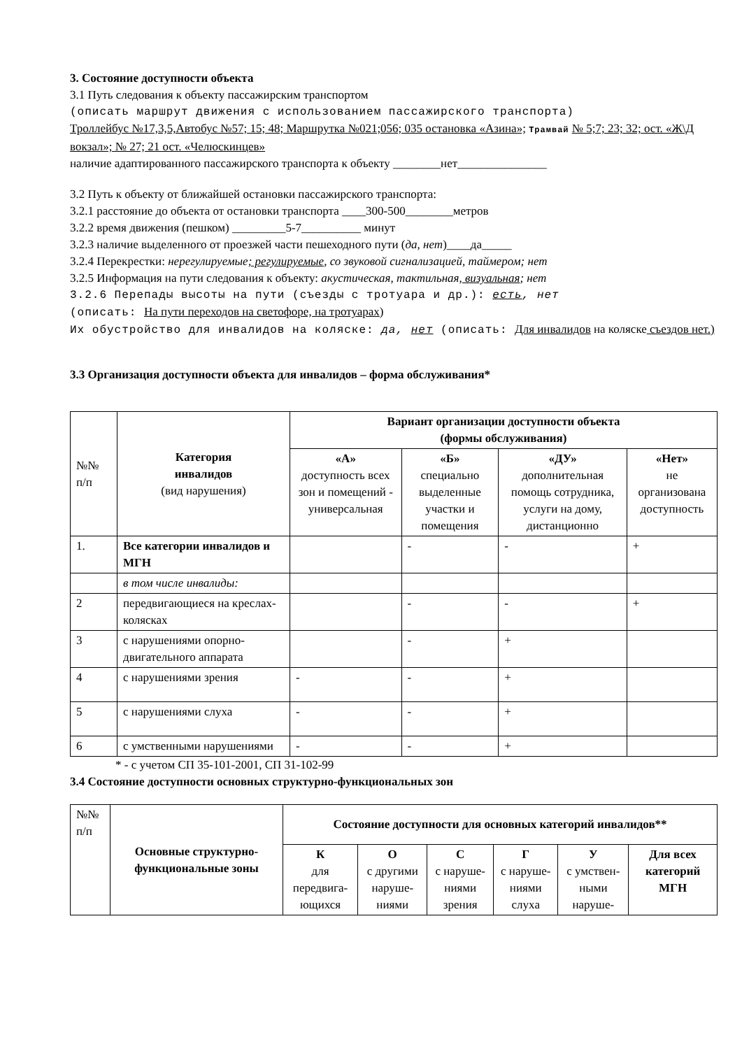3. Состояние доступности объекта
3.1 Путь следования к объекту пассажирским транспортом
(описать маршрут движения с использованием пассажирского транспорта)
Троллейбус №17,3,5,Автобус №57; 15; 48; Маршрутка №021;056; 035 остановка «Азина»; Трамвай № 5;7; 23; 32; ост. «Ж\Д вокзал»; № 27; 21 ост. «Челюскинцев»
наличие адаптированного пассажирского транспорта к объекту ________нет_______________
3.2 Путь к объекту от ближайшей остановки пассажирского транспорта:
3.2.1 расстояние до объекта от остановки транспорта ____300-500________метров
3.2.2 время движения (пешком) _________5-7__________ минут
3.2.3 наличие выделенного от проезжей части пешеходного пути (да, нет)____да_____
3.2.4 Перекрестки: нерегулируемые; регулируемые, со звуковой сигнализацией, таймером; нет
3.2.5 Информация на пути следования к объекту: акустическая, тактильная, визуальная; нет
3.2.6 Перепады высоты на пути (съезды с тротуара и др.): есть, нет
(описать: На пути переходов на светофоре, на тротуарах)
Их обустройство для инвалидов на коляске: да, нет (описать: Для инвалидов на коляске съездов нет.)
3.3 Организация доступности объекта для инвалидов – форма обслуживания*
| №№ п/п | Категория инвалидов (вид нарушения) | Вариант организации доступности объекта (формы обслуживания) | | | |
| | | «А» доступность всех зон и помещений - универсальная | «Б» специально выделенные участки и помещения | «ДУ» дополнительная помощь сотрудника, услуги на дому, дистанционно | «Нет» не организована доступность |
| 1. | Все категории инвалидов и МГН | | - | - | + |
| | в том числе инвалиды: | | | | |
| 2 | передвигающиеся на креслах-колясках | | - | - | + |
| 3 | с нарушениями опорно-двигательного аппарата | | - | + | |
| 4 | с нарушениями зрения | - | - | + | |
| 5 | с нарушениями слуха | - | - | + | |
| 6 | с умственными нарушениями | - | - | + | |
* - с учетом СП 35-101-2001, СП 31-102-99
3.4 Состояние доступности основных структурно-функциональных зон
| №№ п/п | Основные структурно-функциональные зоны | Состояние доступности для основных категорий инвалидов** | | | | | |
| | | К для передвига-ющихся | О с другими наруше-ниями | С с наруше-ниями зрения | Г с наруше-ниями слуха | У с умствен-ными наруше- | Для всех категорий МГН |